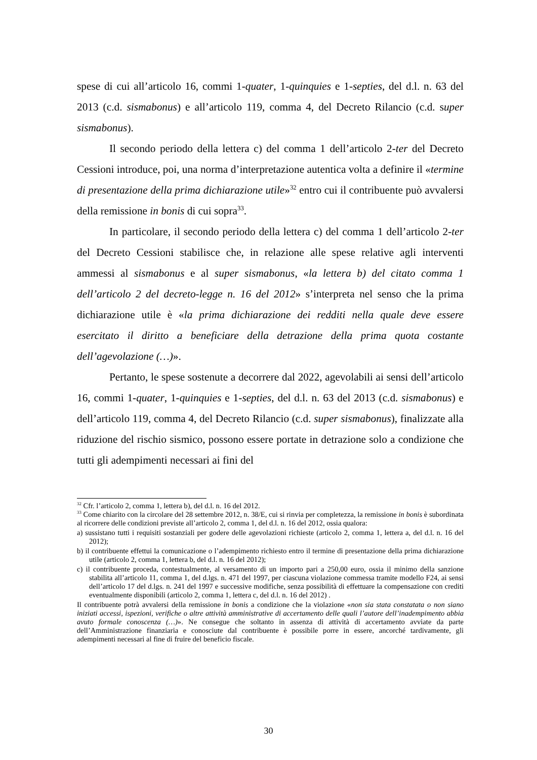spese di cui all’articolo 16, commi 1-quater, 1-quinquies e 1-septies, del d.l. n. 63 del 2013 (c.d. sismabonus) e all’articolo 119, comma 4, del Decreto Rilancio (c.d. super sismabonus).
Il secondo periodo della lettera c) del comma 1 dell’articolo 2-ter del Decreto Cessioni introduce, poi, una norma d’interpretazione autentica volta a definire il «termine di presentazione della prima dichiarazione utile»<sup>32</sup> entro cui il contribuente può avvalersi della remissione in bonis di cui sopra<sup>33</sup>.
In particolare, il secondo periodo della lettera c) del comma 1 dell’articolo 2-ter del Decreto Cessioni stabilisce che, in relazione alle spese relative agli interventi ammessi al sismabonus e al super sismabonus, «la lettera b) del citato comma 1 dell’articolo 2 del decreto-legge n. 16 del 2012» s’interpreta nel senso che la prima dichiarazione utile è «la prima dichiarazione dei redditi nella quale deve essere esercitato il diritto a beneficiare della detrazione della prima quota costante dell’agevolazione (…)».
Pertanto, le spese sostenute a decorrere dal 2022, agevolabili ai sensi dell’articolo 16, commi 1-quater, 1-quinquies e 1-septies, del d.l. n. 63 del 2013 (c.d. sismabonus) e dell’articolo 119, comma 4, del Decreto Rilancio (c.d. super sismabonus), finalizzate alla riduzione del rischio sismico, possono essere portate in detrazione solo a condizione che tutti gli adempimenti necessari ai fini del
<sup>32</sup> Cfr. l’articolo 2, comma 1, lettera b), del d.l. n. 16 del 2012.
<sup>33</sup> Come chiarito con la circolare del 28 settembre 2012, n. 38/E, cui si rinvia per completezza, la remissione in bonis è subordinata al ricorrere delle condizioni previste all’articolo 2, comma 1, del d.l. n. 16 del 2012, ossia qualora:
a) sussistano tutti i requisiti sostanziali per godere delle agevolazioni richieste (articolo 2, comma 1, lettera a, del d.l. n. 16 del 2012);
b) il contribuente effettui la comunicazione o l’adempimento richiesto entro il termine di presentazione della prima dichiarazione utile (articolo 2, comma 1, lettera b, del d.l. n. 16 del 2012);
c) il contribuente proceda, contestualmente, al versamento di un importo pari a 250,00 euro, ossia il minimo della sanzione stabilita all’articolo 11, comma 1, del d.lgs. n. 471 del 1997, per ciascuna violazione commessa tramite modello F24, ai sensi dell’articolo 17 del d.lgs. n. 241 del 1997 e successive modifiche, senza possibilità di effettuare la compensazione con crediti eventualmente disponibili (articolo 2, comma 1, lettera c, del d.l. n. 16 del 2012) .
Il contribuente potrà avvalersi della remissione in bonis a condizione che la violazione «non sia stata constatata o non siano iniziati accessi, ispezioni, verifiche o altre attività amministrative di accertamento delle quali l’autore dell’inadempimento abbia avuto formale conoscenza (…)». Ne consegue che soltanto in assenza di attività di accertamento avviate da parte dell’Amministrazione finanziaria e conosciute dal contribuente è possibile porre in essere, ancorché tardivamente, gli adempimenti necessari al fine di fruire del beneficio fiscale.
30